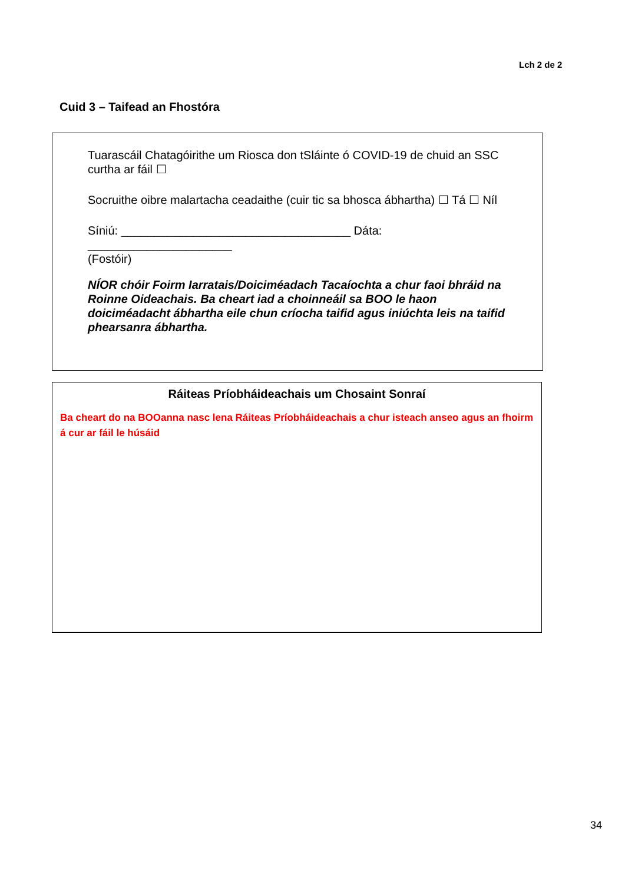Lch 2 de 2
Cuid 3 – Taifead an Fhostóra
Tuarascáil Chatagóirithe um Riosca don tSláinte ó COVID-19 de chuid an SSC curtha ar fáil ☐
Socruithe oibre malartacha ceadaithe (cuir tic sa bhosca ábhartha) ☐ Tá ☐ Níl
Síniú: ___________________________________ Dáta: ______________________
(Fostóir)
NÍOR chóir Foirm Iarratais/Doiciméadach Tacaíochta a chur faoi bhráid na Roinne Oideachais. Ba cheart iad a choinneáil sa BOO le haon doiciméadacht ábhartha eile chun críocha taifid agus iniúchta leis na taifid phearsanra ábhartha.
Ráiteas Príobháideachais um Chosaint Sonraí
Ba cheart do na BOOanna nasc lena Ráiteas Príobháideachais a chur isteach anseo agus an fhoirm á cur ar fáil le húsáid
34